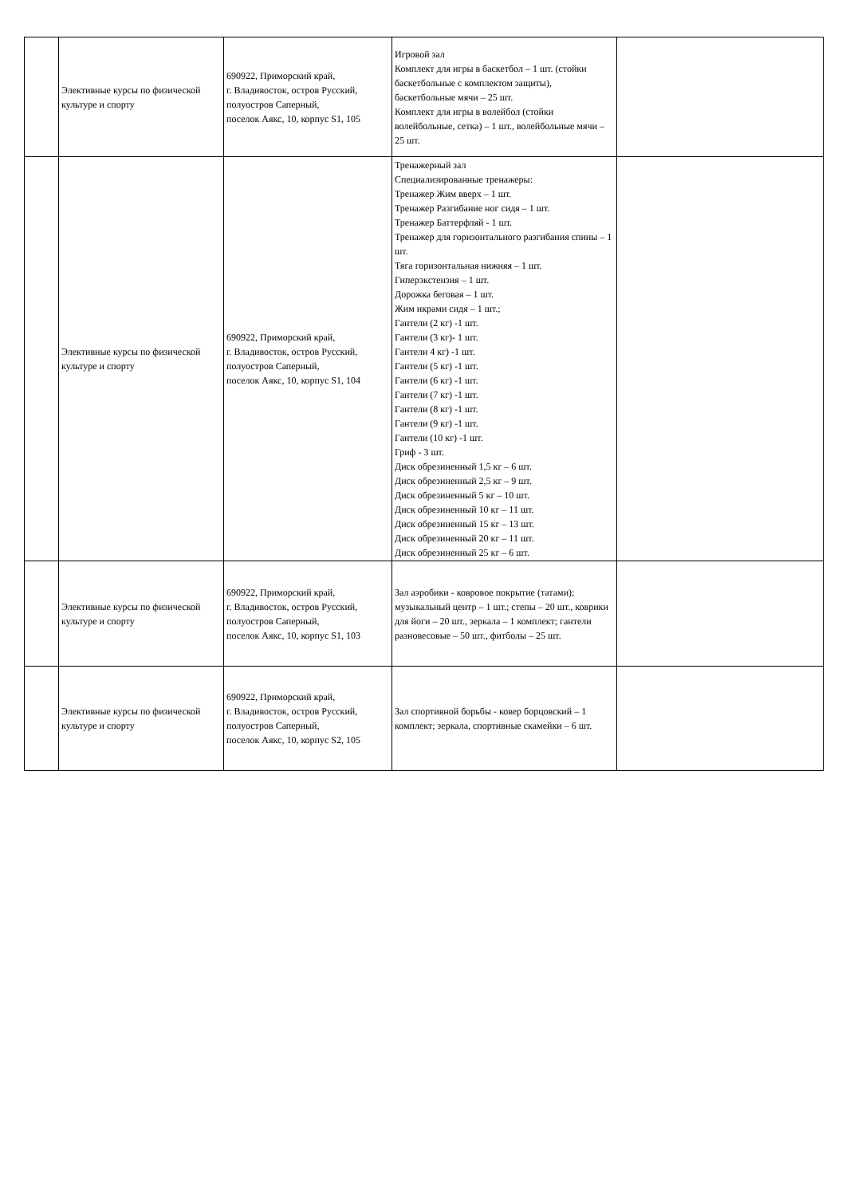| | Элективные курсы по физической культуре и спорту | 690922, Приморский край, г. Владивосток, остров Русский, полуостров Саперный, поселок Аякс, 10, корпус S1, 105 | Игровой зал Комплект для игры в баскетбол – 1 шт. (стойки баскетбольные с комплектом защиты), баскетбольные мячи – 25 шт. Комплект для игры в волейбол (стойки волейбольные, сетка) – 1 шт., волейбольные мячи – 25 шт. | |
| | Элективные курсы по физической культуре и спорту | 690922, Приморский край, г. Владивосток, остров Русский, полуостров Саперный, поселок Аякс, 10, корпус S1, 104 | Тренажерный зал Специализированные тренажеры: Тренажер Жим вверх – 1 шт. Тренажер Разгибание ног сидя – 1 шт. Тренажер Баттерфляй - 1 шт. Тренажер для горизонтального разгибания спины – 1 шт. Тяга горизонтальная нижняя – 1 шт. Гиперэкстензия – 1 шт. Дорожка беговая – 1 шт. Жим икрами сидя – 1 шт.; Гантели (2 кг) -1 шт. Гантели (3 кг)- 1 шт. Гантели 4 кг) -1 шт. Гантели (5 кг) -1 шт. Гантели (6 кг) -1 шт. Гантели (7 кг) -1 шт. Гантели (8 кг) -1 шт. Гантели (9 кг) -1 шт. Гантели (10 кг) -1 шт. Гриф - 3 шт. Диск обрезиненный 1,5 кг – 6 шт. Диск обрезиненный 2,5 кг – 9 шт. Диск обрезиненный 5 кг – 10 шт. Диск обрезиненный 10 кг – 11 шт. Диск обрезиненный 15 кг – 13 шт. Диск обрезиненный 20 кг – 11 шт. Диск обрезиненный 25 кг – 6 шт. | |
| | Элективные курсы по физической культуре и спорту | 690922, Приморский край, г. Владивосток, остров Русский, полуостров Саперный, поселок Аякс, 10, корпус S1, 103 | Зал аэробики - ковровое покрытие (татами); музыкальный центр – 1 шт.; степы – 20 шт., коврики для йоги – 20 шт., зеркала – 1 комплект; гантели разновесовые – 50 шт., фитболы – 25 шт. | |
| | Элективные курсы по физической культуре и спорту | 690922, Приморский край, г. Владивосток, остров Русский, полуостров Саперный, поселок Аякс, 10, корпус S2, 105 | Зал спортивной борьбы - ковер борцовский – 1 комплект; зеркала, спортивные скамейки – 6 шт. | |